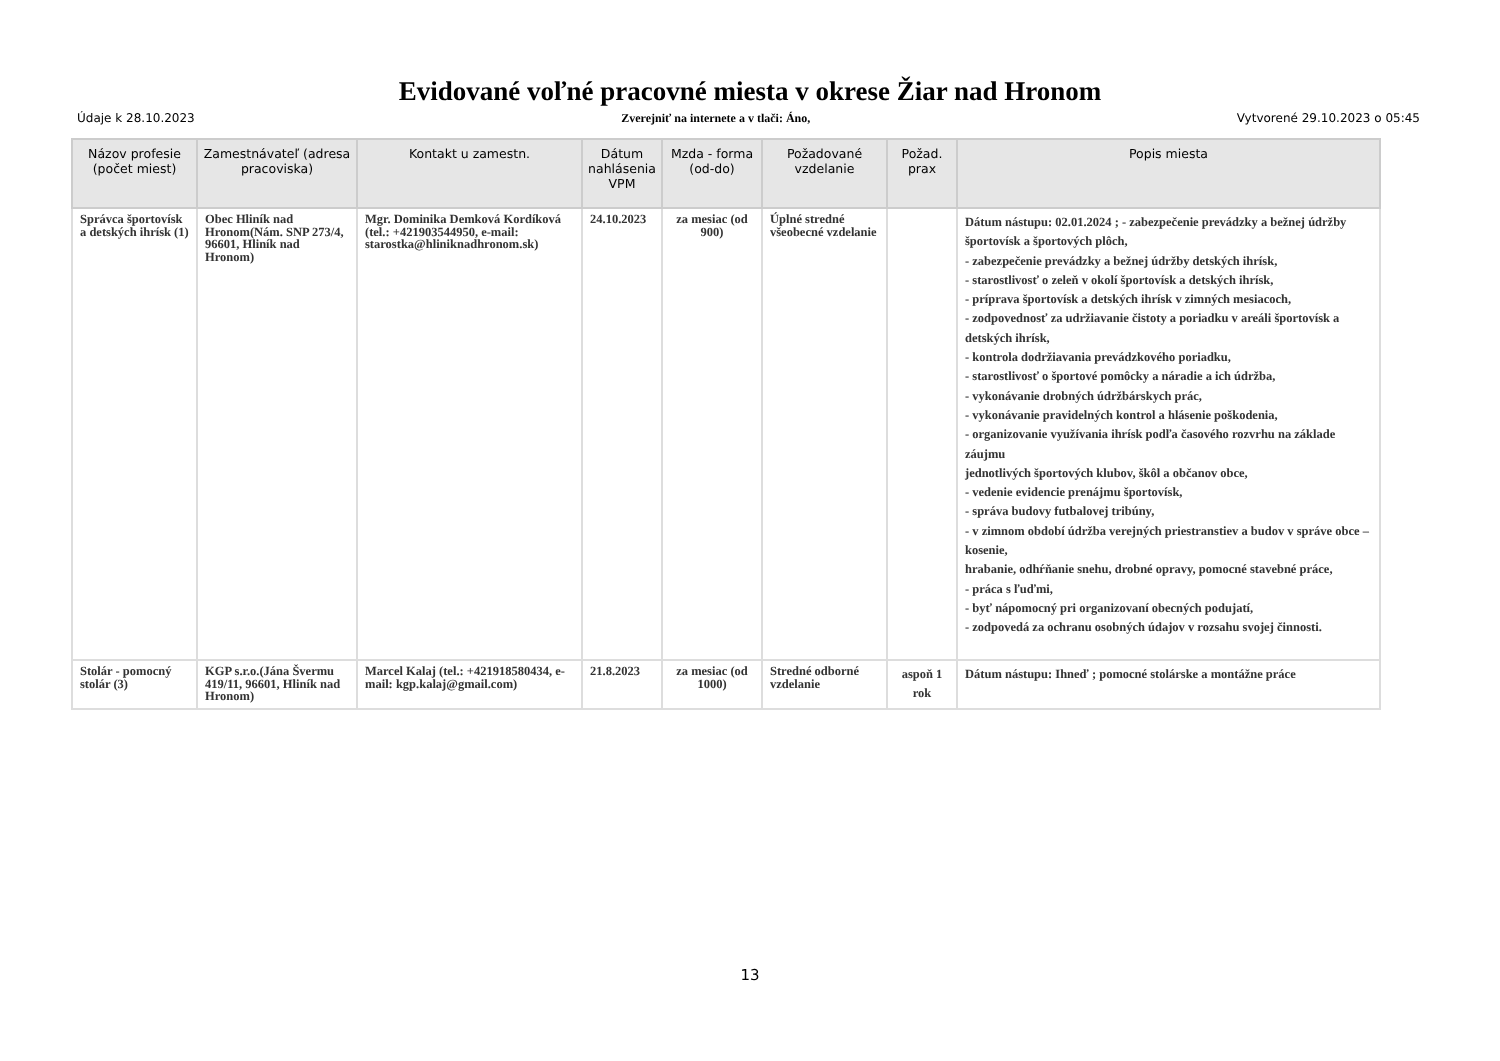Evidované voľné pracovné miesta v okrese Žiar nad Hronom
Údaje k 28.10.2023 Zverejniť na internete a v tlači: Áno, Vytvorené 29.10.2023 o 05:45
| Názov profesie (počet miest) | Zamestnávateľ (adresa pracoviska) | Kontakt u zamestn. | Dátum nahlásenia VPM | Mzda - forma (od-do) | Požadované vzdelanie | Požad. prax | Popis miesta |
| --- | --- | --- | --- | --- | --- | --- | --- |
| Správca športovísk a detských ihrísk (1) | Obec Hliník nad Hronom(Nám. SNP 273/4, 96601, Hliník nad Hronom) | Mgr. Dominika Demková Kordíková (tel.: +421903544950, e-mail: starostka@hliniknadhronom.sk) | 24.10.2023 | za mesiac (od 900) | Úplné stredné všeobecné vzdelanie | | Dátum nástupu: 02.01.2024 ; - zabezpečenie prevádzky a bežnej údržby športovísk a športových plôch, - zabezpečenie prevádzky a bežnej údržby detských ihrísk, - starostlivosť o zeleň v okolí športovísk a detských ihrísk, - príprava športovísk a detských ihrísk v zimných mesiacoch, - zodpovednosť za udržiavanie čistoty a poriadku v areáli športovísk a detských ihrísk, - kontrola dodržiavania prevádzkového poriadku, - starostlivosť o športové pomôcky a náradie a ich údržba, - vykonávanie drobných údržbárskych prác, - vykonávanie pravidelných kontrol a hlásenie poškodenia, - organizovanie využívania ihrísk podľa časového rozvrhu na základe záujmu jednotlivých športových klubov, škôl a občanov obce, - vedenie evidencie prenájmu športovísk, - správa budovy futbalovej tribúny, - v zimnom období údržba verejných priestranstiev a budov v správe obce – kosenie, hrabanie, odhŕňanie snehu, drobné opravy, pomocné stavebné práce, - práca s ľuďmi, - byť nápomocný pri organizovaní obecných podujatí, - zodpovedá za ochranu osobných údajov v rozsahu svojej činnosti. |
| Stolár - pomocný stolár (3) | KGP s.r.o.(Jána Švermu 419/11, 96601, Hliník nad Hronom) | Marcel Kalaj (tel.: +421918580434, e-mail: kgp.kalaj@gmail.com) | 21.8.2023 | za mesiac (od 1000) | Stredné odborné vzdelanie | aspoň 1 rok | Dátum nástupu: Ihneď ; pomocné stolárske a montážne práce |
13